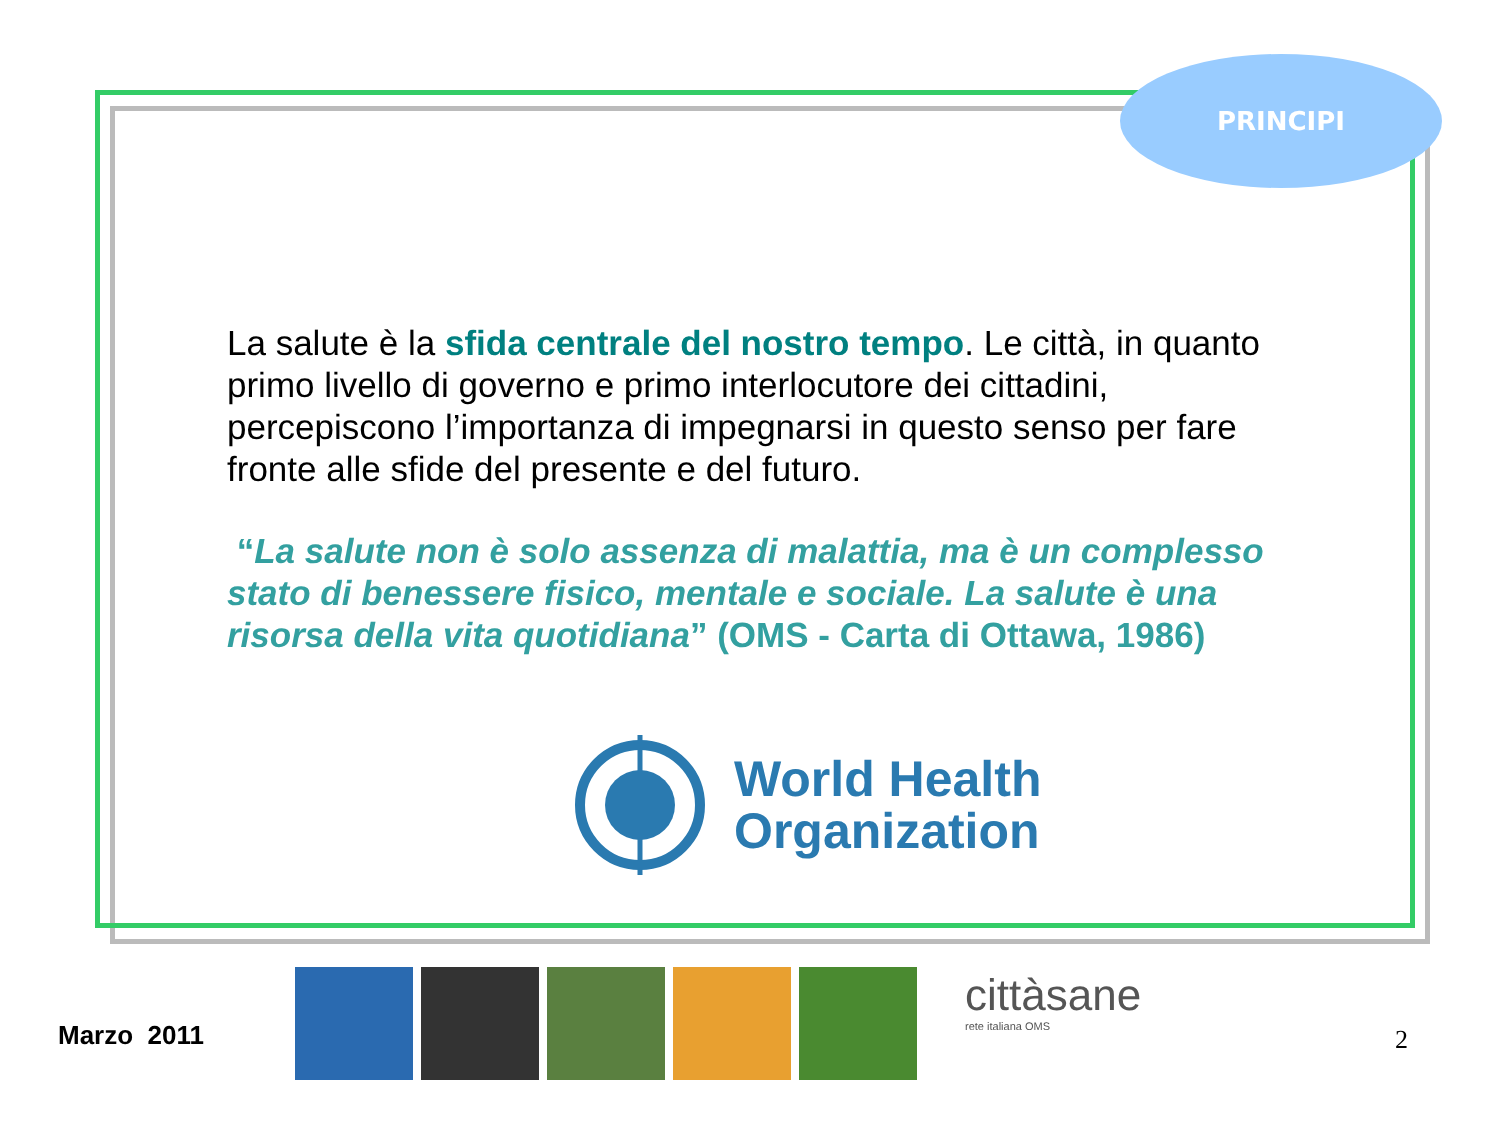PRINCIPI
La salute è la sfida centrale del nostro tempo. Le città, in quanto primo livello di governo e primo interlocutore dei cittadini, percepiscono l’importanza di impegnarsi in questo senso per fare fronte alle sfide del presente e del futuro.
“La salute non è solo assenza di malattia, ma è un complesso stato di benessere fisico, mentale e sociale. La salute è una risorsa della vita quotidiana” (OMS - Carta di Ottawa, 1986)
World Health
Organization
cittàsane
rete italiana OMS
Marzo 2011 2